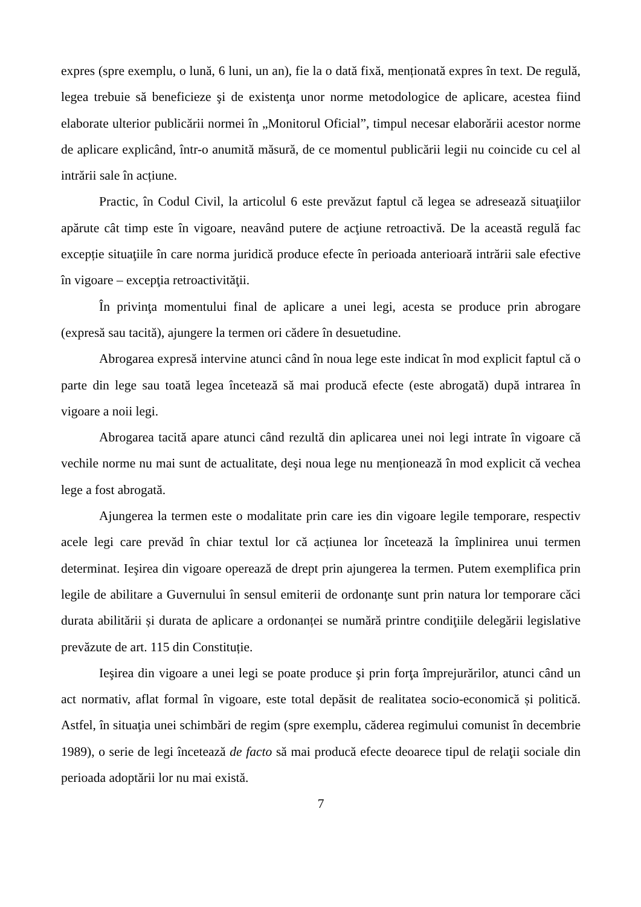expres (spre exemplu, o lună, 6 luni, un an), fie la o dată fixă, menționată expres în text. De regulă, legea trebuie să beneficieze şi de existenţa unor norme metodologice de aplicare, acestea fiind elaborate ulterior publicării normei în „Monitorul Oficial”, timpul necesar elaborării acestor norme de aplicare explicând, într-o anumită măsură, de ce momentul publicării legii nu coincide cu cel al intrării sale în acțiune.
Practic, în Codul Civil, la articolul 6 este prevăzut faptul că legea se adresează situaţiilor apărute cât timp este în vigoare, neavând putere de acţiune retroactivă. De la această regulă fac excepție situaţiile în care norma juridică produce efecte în perioada anterioară intrării sale efective în vigoare – excepţia retroactivităţii.
În privinţa momentului final de aplicare a unei legi, acesta se produce prin abrogare (expresă sau tacită), ajungere la termen ori cădere în desuetudine.
Abrogarea expresă intervine atunci când în noua lege este indicat în mod explicit faptul că o parte din lege sau toată legea încetează să mai producă efecte (este abrogată) după intrarea în vigoare a noii legi.
Abrogarea tacită apare atunci când rezultă din aplicarea unei noi legi intrate în vigoare că vechile norme nu mai sunt de actualitate, deşi noua lege nu menționează în mod explicit că vechea lege a fost abrogată.
Ajungerea la termen este o modalitate prin care ies din vigoare legile temporare, respectiv acele legi care prevăd în chiar textul lor că acțiunea lor încetează la împlinirea unui termen determinat. Ieşirea din vigoare operează de drept prin ajungerea la termen. Putem exemplifica prin legile de abilitare a Guvernului în sensul emiterii de ordonanţe sunt prin natura lor temporare căci durata abilitării și durata de aplicare a ordonanței se numără printre condiţiile delegării legislative prevăzute de art. 115 din Constituție.
Ieşirea din vigoare a unei legi se poate produce şi prin forţa împrejurărilor, atunci când un act normativ, aflat formal în vigoare, este total depăsit de realitatea socio-economică și politică. Astfel, în situaţia unei schimbări de regim (spre exemplu, căderea regimului comunist în decembrie 1989), o serie de legi încetează de facto să mai producă efecte deoarece tipul de relaţii sociale din perioada adoptării lor nu mai există.
7